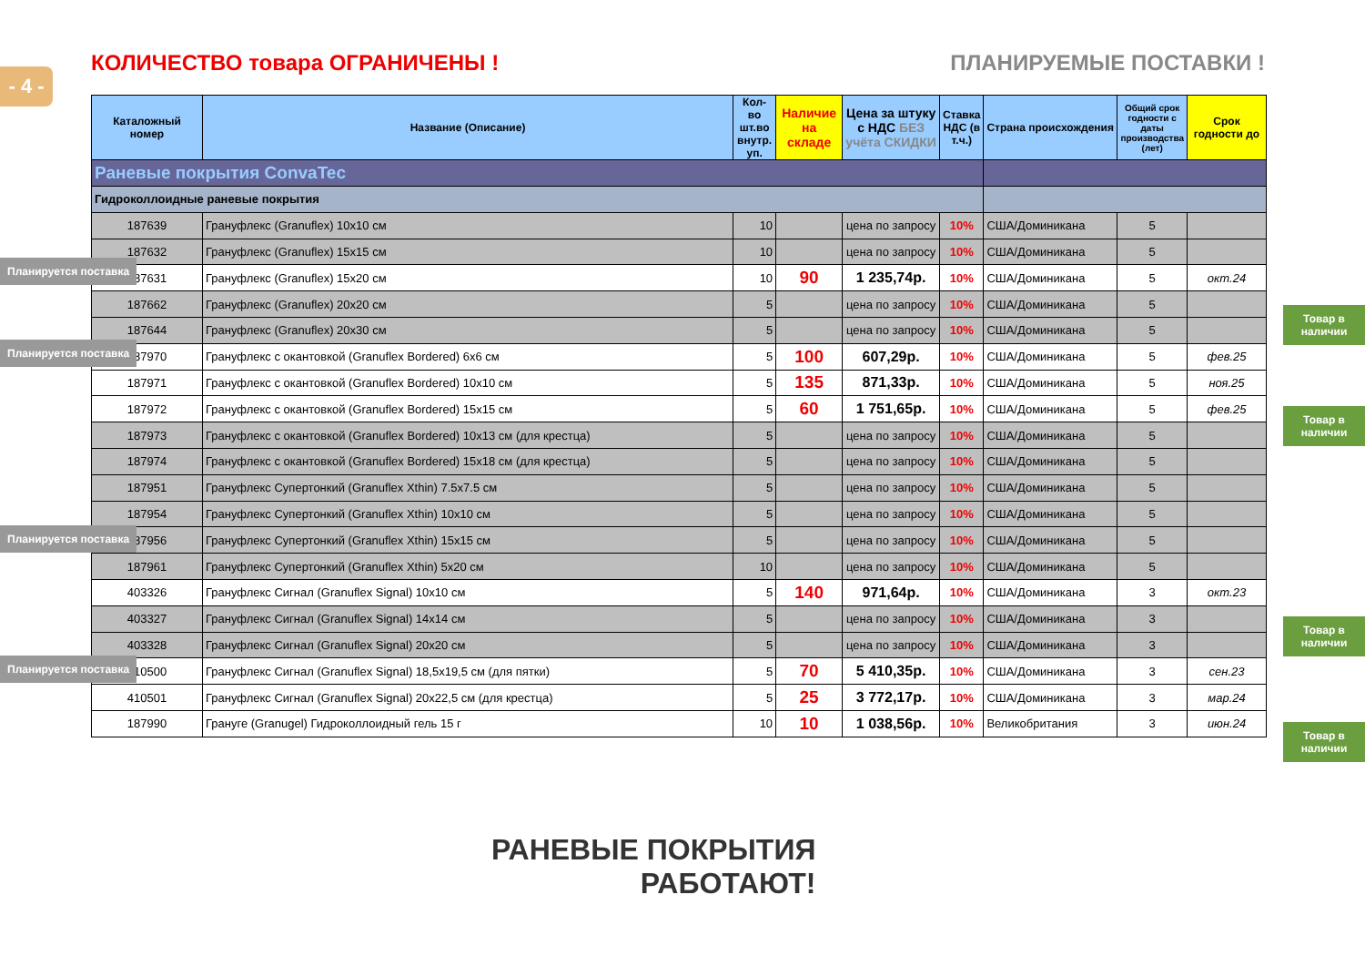- 4 -
КОЛИЧЕСТВО товара ОГРАНИЧЕНЫ ! ПЛАНИРУЕМЫЕ ПОСТАВКИ !
| Каталожный номер | Название (Описание) | Кол-во шт.во внутр. уп. | Наличие на складе | Цена за штуку с НДС БЕЗ учёта СКИДКИ | Ставка НДС (в т.ч.) | Страна происхождения | Общий срок годности с даты производства (лет) | Срок годности до |
| --- | --- | --- | --- | --- | --- | --- | --- | --- |
| Раневые покрытия ConvaTec | | | | | | | | |
| Гидроколлоидные раневые покрытия | | | | | | | | |
| 187639 | Грануфлекс (Granuflex) 10x10 см | 10 | | цена по запросу | 10% | США/Доминикана | 5 | |
| 187632 | Грануфлекс (Granuflex) 15x15 см | 10 | | цена по запросу | 10% | США/Доминикана | 5 | |
| 187631 | Грануфлекс (Granuflex) 15x20 см | 10 | 90 | 1 235,74р. | 10% | США/Доминикана | 5 | окт.24 |
| 187662 | Грануфлекс (Granuflex) 20x20 см | 5 | | цена по запросу | 10% | США/Доминикана | 5 | |
| 187644 | Грануфлекс (Granuflex) 20x30 см | 5 | | цена по запросу | 10% | США/Доминикана | 5 | |
| 187970 | Грануфлекс с окантовкой (Granuflex Bordered) 6x6 см | 5 | 100 | 607,29р. | 10% | США/Доминикана | 5 | фев.25 |
| 187971 | Грануфлекс с окантовкой (Granuflex Bordered) 10x10 см | 5 | 135 | 871,33р. | 10% | США/Доминикана | 5 | ноя.25 |
| 187972 | Грануфлекс с окантовкой (Granuflex Bordered) 15x15 см | 5 | 60 | 1 751,65р. | 10% | США/Доминикана | 5 | фев.25 |
| 187973 | Грануфлекс с окантовкой (Granuflex Bordered) 10x13 см (для крестца) | 5 | | цена по запросу | 10% | США/Доминикана | 5 | |
| 187974 | Грануфлекс с окантовкой (Granuflex Bordered) 15x18 см (для крестца) | 5 | | цена по запросу | 10% | США/Доминикана | 5 | |
| 187951 | Грануфлекс Супертонкий (Granuflex Xthin) 7.5x7.5 см | 5 | | цена по запросу | 10% | США/Доминикана | 5 | |
| 187954 | Грануфлекс Супертонкий (Granuflex Xthin) 10x10 см | 5 | | цена по запросу | 10% | США/Доминикана | 5 | |
| 187956 | Грануфлекс Супертонкий (Granuflex Xthin) 15x15 см | 5 | | цена по запросу | 10% | США/Доминикана | 5 | |
| 187961 | Грануфлекс Супертонкий (Granuflex Xthin) 5x20 см | 10 | | цена по запросу | 10% | США/Доминикана | 5 | |
| 403326 | Грануфлекс Сигнал (Granuflex Signal) 10x10 см | 5 | 140 | 971,64р. | 10% | США/Доминикана | 3 | окт.23 |
| 403327 | Грануфлекс Сигнал (Granuflex Signal) 14x14 см | 5 | | цена по запросу | 10% | США/Доминикана | 3 | |
| 403328 | Грануфлекс Сигнал (Granuflex Signal) 20x20 см | 5 | | цена по запросу | 10% | США/Доминикана | 3 | |
| 410500 | Грануфлекс Сигнал (Granuflex Signal) 18,5x19,5 см (для пятки) | 5 | 70 | 5 410,35р. | 10% | США/Доминикана | 3 | сен.23 |
| 410501 | Грануфлекс Сигнал (Granuflex Signal) 20x22,5 см (для крестца) | 5 | 25 | 3 772,17р. | 10% | США/Доминикана | 3 | мар.24 |
| 187990 | Грануге (Granugel) Гидроколлоидный гель 15 г | 10 | 10 | 1 038,56р. | 10% | Великобритания | 3 | июн.24 |
Планируется поставка
Планируется поставка
Планируется поставка
Планируется поставка
Товар в наличии
Товар в наличии
Товар в наличии
Товар в наличии
РАНЕВЫЕ ПОКРЫТИЯ
РАБОТАЮТ!